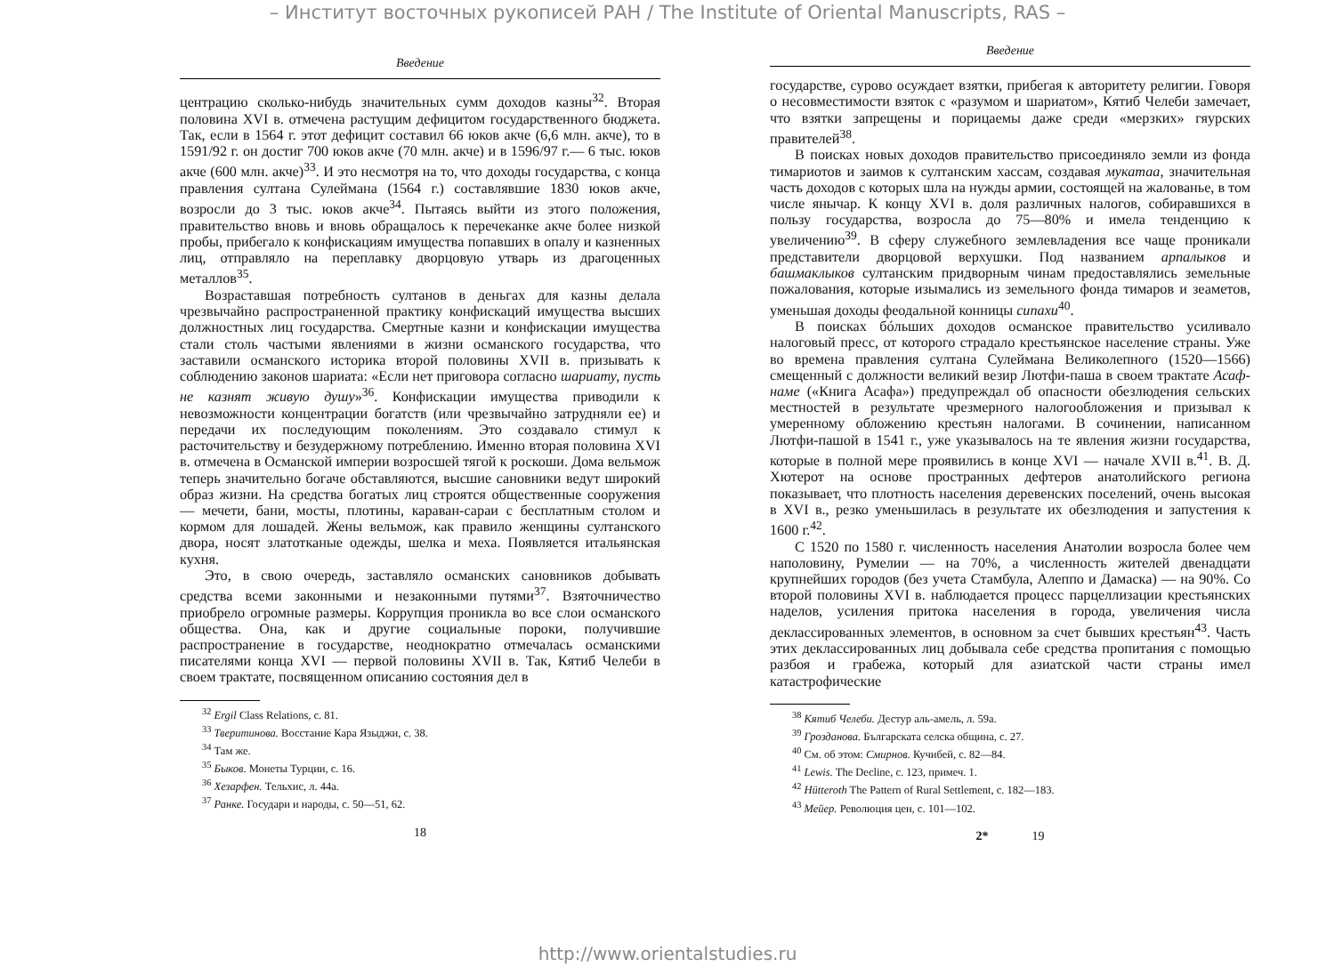– Институт восточных рукописей РАН / The Institute of Oriental Manuscripts, RAS –
Введение
центрацию сколько-нибудь значительных сумм доходов казны<sup>32</sup>. Вторая половина XVI в. отмечена растущим дефицитом государственного бюджета. Так, если в 1564 г. этот дефицит составил 66 юков акче (6,6 млн. акче), то в 1591/92 г. он достиг 700 юков акче (70 млн. акче) и в 1596/97 г.— 6 тыс. юков акче (600 млн. акче)<sup>33</sup>. И это несмотря на то, что доходы государства, с конца правления султана Сулеймана (1564 г.) составлявшие 1830 юков акче, возросли до 3 тыс. юков акче<sup>34</sup>. Пытаясь выйти из этого положения, правительство вновь и вновь обращалось к перечеканке акче более низкой пробы, прибегало к конфискациям имущества попавших в опалу и казненных лиц, отправляло на переплавку дворцовую утварь из драгоценных металлов<sup>35</sup>.
Возраставшая потребность султанов в деньгах для казны делала чрезвычайно распространенной практику конфискаций имущества высших должностных лиц государства. Смертные казни и конфискации имущества стали столь частыми явлениями в жизни османского государства, что заставили османского историка второй половины XVII в. призывать к соблюдению законов шариата: «Если нет приговора согласно шариату, пусть не казнят живую душу»<sup>36</sup>. Конфискации имущества приводили к невозможности концентрации богатств (или чрезвычайно затрудняли ее) и передачи их последующим поколениям. Это создавало стимул к расточительству и безудержному потреблению. Именно вторая половина XVI в. отмечена в Османской империи возросшей тягой к роскоши. Дома вельмож теперь значительно богаче обставляются, высшие сановники ведут широкий образ жизни. На средства богатых лиц строятся общественные сооружения — мечети, бани, мосты, плотины, караван-сараи с бесплатным столом и кормом для лошадей. Жены вельмож, как правило женщины султанского двора, носят златотканые одежды, шелка и меха. Появляется итальянская кухня.
Это, в свою очередь, заставляло османских сановников добывать средства всеми законными и незаконными путями<sup>37</sup>. Взяточничество приобрело огромные размеры. Коррупция проникла во все слои османского общества. Она, как и другие социальные пороки, получившие распространение в государстве, неоднократно отмечалась османскими писателями конца XVI — первой половины XVII в. Так, Кятиб Челеби в своем трактате, посвященном описанию состояния дел в
<sup>32</sup> Ergil Class Relations, c. 81.
<sup>33</sup> Тверитинова. Восстание Кара Языджи, с. 38.
<sup>34</sup> Там же.
<sup>35</sup> Быков. Монеты Турции, с. 16.
<sup>36</sup> Хезарфен. Тельхис, л. 44а.
<sup>37</sup> Ранке. Государи и народы, с. 50—51, 62.
18
Введение
государстве, сурово осуждает взятки, прибегая к авторитету религии. Говоря о несовместимости взяток с «разумом и шариатом», Кятиб Челеби замечает, что взятки запрещены и порицаемы даже среди «мерзких» гяурских правителей<sup>38</sup>.
В поисках новых доходов правительство присоединяло земли из фонда тимариотов и заимов к султанским хассам, создавая мукатаа, значительная часть доходов с которых шла на нужды армии, состоящей на жалованье, в том числе янычар. К концу XVI в. доля различных налогов, собиравшихся в пользу государства, возросла до 75—80% и имела тенденцию к увеличению<sup>39</sup>. В сферу служебного землевладения все чаще проникали представители дворцовой верхушки. Под названием арпалыков и башмаклыков султанским придворным чинам предоставлялись земельные пожалования, которые изымались из земельного фонда тимаров и зеаметов, уменьшая доходы феодальной конницы сипахи<sup>40</sup>.
В поисках бóльших доходов османское правительство усиливало налоговый пресс, от которого страдало крестьянское население страны. Уже во времена правления султана Сулеймана Великолепного (1520—1566) смещенный с должности великий везир Лютфи-паша в своем трактате Асаф-наме («Книга Асафа») предупреждал об опасности обезлюдения сельских местностей в результате чрезмерного налогообложения и призывал к умеренному обложению крестьян налогами. В сочинении, написанном Лютфи-пашой в 1541 г., уже указывалось на те явления жизни государства, которые в полной мере проявились в конце XVI — начале XVII в.<sup>41</sup>. В. Д. Хютерот на основе пространных дефтеров анатолийского региона показывает, что плотность населения деревенских поселений, очень высокая в XVI в., резко уменьшилась в результате их обезлюдения и запустения к 1600 г.<sup>42</sup>.
С 1520 по 1580 г. численность населения Анатолии возросла более чем наполовину, Румелии — на 70%, а численность жителей двенадцати крупнейших городов (без учета Стамбула, Алеппо и Дамаска) — на 90%. Со второй половины XVI в. наблюдается процесс парцеллизации крестьянских наделов, усиления притока населения в города, увеличения числа деклассированных элементов, в основном за счет бывших крестьян<sup>43</sup>. Часть этих деклассированных лиц добывала себе средства пропитания с помощью разбоя и грабежа, который для азиатской части страны имел катастрофические
<sup>38</sup> Кятиб Челеби. Дестур аль-амель, л. 59а.
<sup>39</sup> Гроздaнова. Българската селска община, с. 27.
<sup>40</sup> См. об этом: Смирнов. Кучибей, с. 82—84.
<sup>41</sup> Lewis. The Decline, с. 123, примеч. 1.
<sup>42</sup> Hütteroth The Pattern of Rural Settlement, c. 182—183.
<sup>43</sup> Мейер. Революция цен, с. 101—102.
2* 19
http://www.orientalstudies.ru